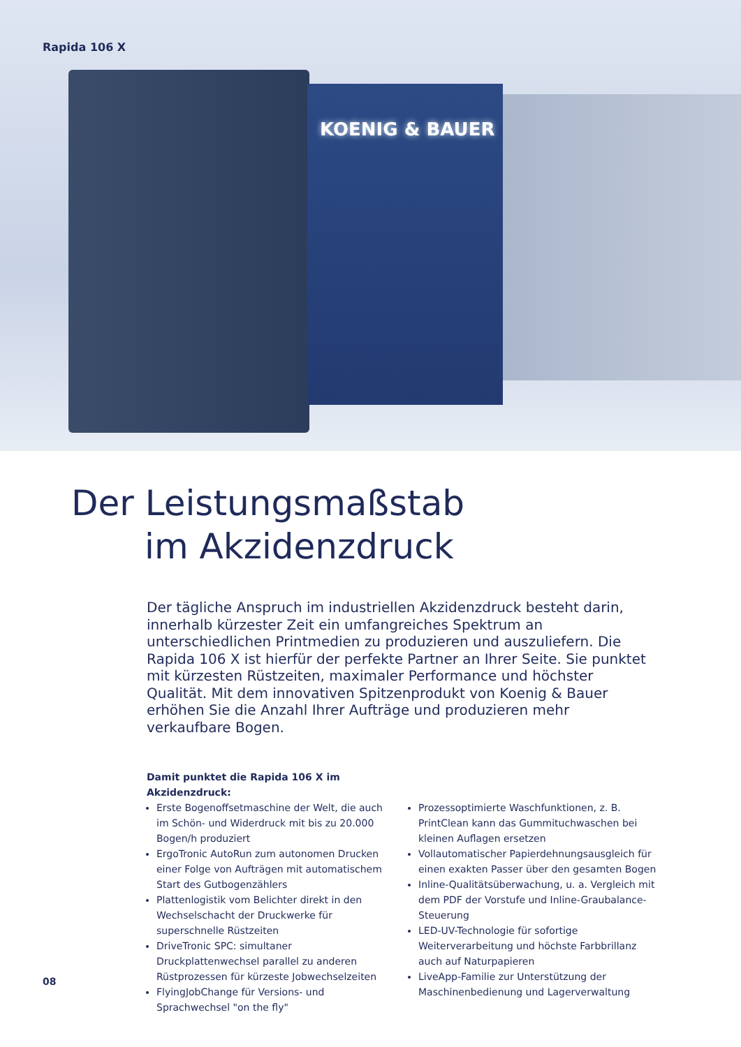KOENIG & BAUER
Rapida 106 X
Der Leistungsmaßstab
im Akzidenzdruck
Der tägliche Anspruch im industriellen Akzidenzdruck besteht darin, innerhalb kürzester Zeit ein umfangreiches Spektrum an unterschiedlichen Printmedien zu produzieren und auszuliefern. Die Rapida 106 X ist hierfür der perfekte Partner an Ihrer Seite. Sie punktet mit kürzesten Rüstzeiten, maximaler Performance und höchster Qualität. Mit dem innovativen Spitzenprodukt von Koenig & Bauer erhöhen Sie die Anzahl Ihrer Aufträge und produzieren mehr verkaufbare Bogen.
Damit punktet die Rapida 106 X im Akzidenzdruck:
Erste Bogenoffsetmaschine der Welt, die auch im Schön- und Widerdruck mit bis zu 20.000 Bogen/h produziert
ErgoTronic AutoRun zum autonomen Drucken einer Folge von Aufträgen mit automatischem Start des Gutbogenzählers
Plattenlogistik vom Belichter direkt in den Wechselschacht der Druckwerke für superschnelle Rüstzeiten
DriveTronic SPC: simultaner Druckplattenwechsel parallel zu anderen Rüstprozessen für kürzeste Jobwechselzeiten
FlyingJobChange für Versions- und Sprachwechsel "on the fly"
Prozessoptimierte Waschfunktionen, z. B. PrintClean kann das Gummituchwaschen bei kleinen Auflagen ersetzen
Vollautomatischer Papierdehnungsausgleich für einen exakten Passer über den gesamten Bogen
Inline-Qualitätsüberwachung, u. a. Vergleich mit dem PDF der Vorstufe und Inline-Graubalance-Steuerung
LED-UV-Technologie für sofortige Weiterverarbeitung und höchste Farbbrillanz auch auf Naturpapieren
LiveApp-Familie zur Unterstützung der Maschinenbedienung und Lagerverwaltung
08